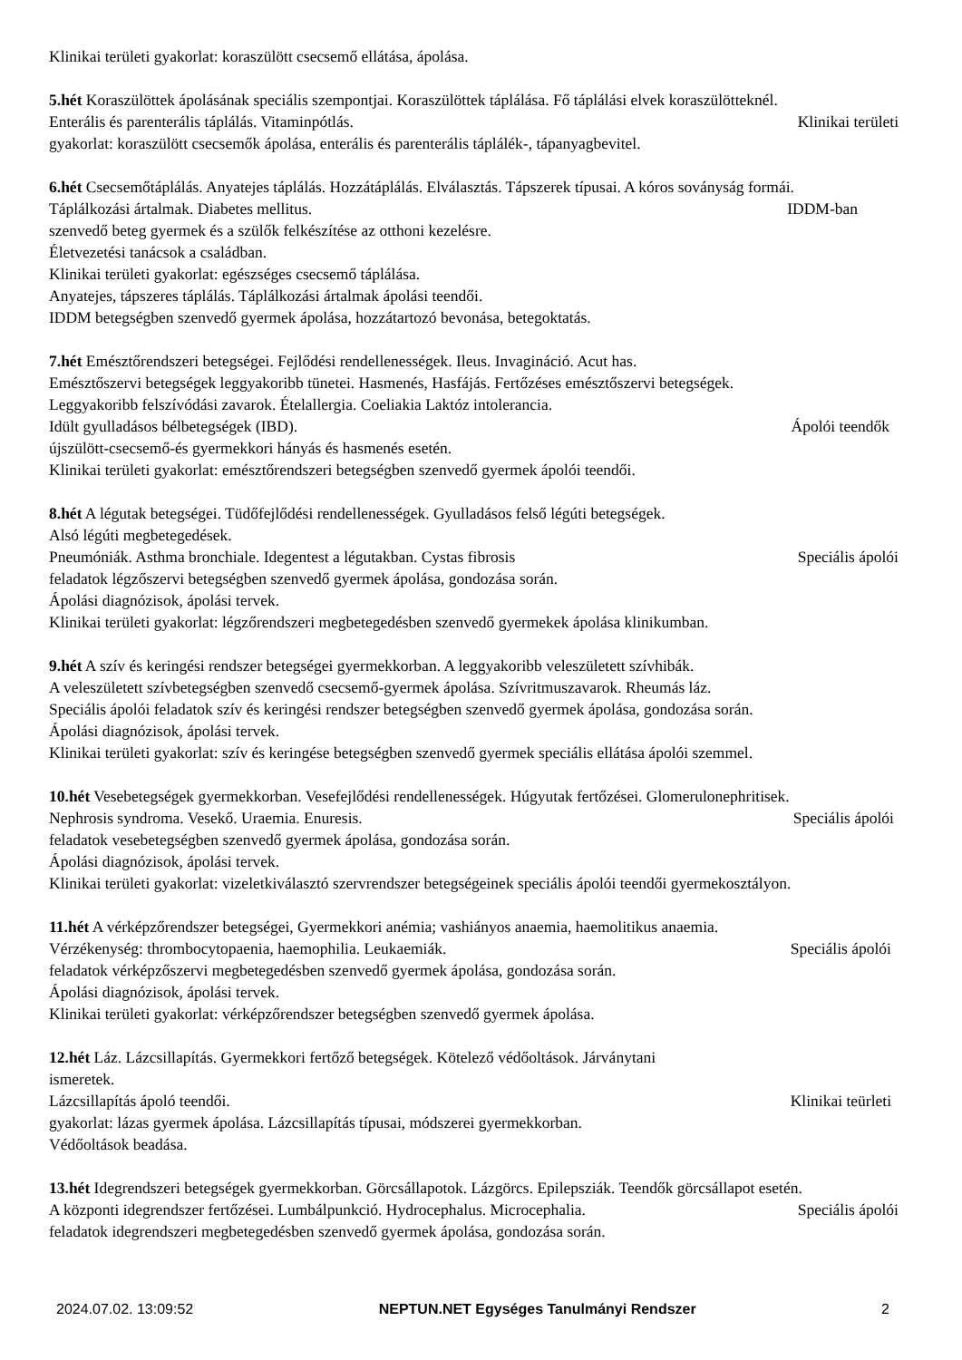Klinikai területi gyakorlat: koraszülött csecsemő ellátása, ápolása.
5.hét Koraszülöttek ápolásának speciális szempontjai. Koraszülöttek táplálása. Fő táplálási elvek koraszülötteknél.
Enterális és parenterális táplálás. Vitaminpótlás. Klinikai területi
gyakorlat: koraszülött csecsemők ápolása, enterális és parenterális táplálék-, tápanyagbevitel.
6.hét Csecsemőtáplálás. Anyatejes táplálás. Hozzátáplálás. Elválasztás. Tápszerek típusai. A kóros soványság formái.
Táplálkozási ártalmak. Diabetes mellitus. IDDM-ban
szenvedő beteg gyermek és a szülők felkészítése az otthoni kezelésre.
Életvezetési tanácsok a családban.
Klinikai területi gyakorlat: egészséges csecsemő táplálása.
Anyatejes, tápszeres táplálás. Táplálkozási ártalmak ápolási teendői.
IDDM betegségben szenvedő gyermek ápolása, hozzátartozó bevonása, betegoktatás.
7.hét Emésztőrendszeri betegségei. Fejlődési rendellenességek. Ileus. Invagináció. Acut has.
Emésztőszervi betegségek leggyakoribb tünetei. Hasmenés, Hasfájás. Fertőzéses emésztőszervi betegségek.
Leggyakoribb felszívódási zavarok. Ételallergia. Coeliakia Laktóz intolerancia.
Idült gyulladásos bélbetegségek (IBD). Ápolói teendők
újszülött-csecsemő-és gyermekkori hányás és hasmenés esetén.
Klinikai területi gyakorlat: emésztőrendszeri betegségben szenvedő gyermek ápolói teendői.
8.hét A légutak betegségei. Tüdőfejlődési rendellenességek. Gyulladásos felső légúti betegségek.
Alsó légúti megbetegedések.
Pneumóniák. Asthma bronchiale. Idegentest a légutakban. Cystas fibrosis Speciális ápolói
feladatok légzőszervi betegségben szenvedő gyermek ápolása, gondozása során.
Ápolási diagnózisok, ápolási tervek.
Klinikai területi gyakorlat: légzőrendszeri megbetegedésben szenvedő gyermekek ápolása klinikumban.
9.hét A szív és keringési rendszer betegségei gyermekkorban. A leggyakoribb veleszületett szívhibák.
A veleszületett szívbetegségben szenvedő csecsemő-gyermek ápolása. Szívritmuszavarok. Rheumás láz.
Speciális ápolói feladatok szív és keringési rendszer betegségben szenvedő gyermek ápolása, gondozása során.
Ápolási diagnózisok, ápolási tervek.
Klinikai területi gyakorlat: szív és keringése betegségben szenvedő gyermek speciális ellátása ápolói szemmel.
10.hét Vesebetegségek gyermekkorban. Vesefejlődési rendellenességek. Húgyutak fertőzései. Glomerulonephritisek.
Nephrosis syndroma. Vesekő. Uraemia. Enuresis. Speciális ápolói
feladatok vesebetegségben szenvedő gyermek ápolása, gondozása során.
Ápolási diagnózisok, ápolási tervek.
Klinikai területi gyakorlat: vizeletkiválasztó szervrendszer betegségeinek speciális ápolói teendői gyermekosztályon.
11.hét A vérképzőrendszer betegségei, Gyermekkori anémia; vashiányos anaemia, haemolitikus anaemia.
Vérzékenység: thrombocytopaenia, haemophilia. Leukaemiák. Speciális ápolói
feladatok vérképzőszervi megbetegedésben szenvedő gyermek ápolása, gondozása során.
Ápolási diagnózisok, ápolási tervek.
Klinikai területi gyakorlat: vérképzőrendszer betegségben szenvedő gyermek ápolása.
12.hét Láz. Lázcsillapítás. Gyermekkori fertőző betegségek. Kötelező védőoltások. Járványtani
ismeretek.
Lázcsillapítás ápoló teendői. Klinikai teürleti
gyakorlat: lázas gyermek ápolása. Lázcsillapítás típusai, módszerei gyermekkorban.
Védőoltások beadása.
13.hét Idegrendszeri betegségek gyermekkorban. Görcsállapotok. Lázgörcs. Epilepsziák. Teendők görcsállapot esetén.
A központi idegrendszer fertőzései. Lumbálpunkció. Hydrocephalus. Microcephalia. Speciális ápolói
feladatok idegrendszeri megbetegedésben szenvedő gyermek ápolása, gondozása során.
2024.07.02. 13:09:52 NEPTUN.NET Egységes Tanulmányi Rendszer 2